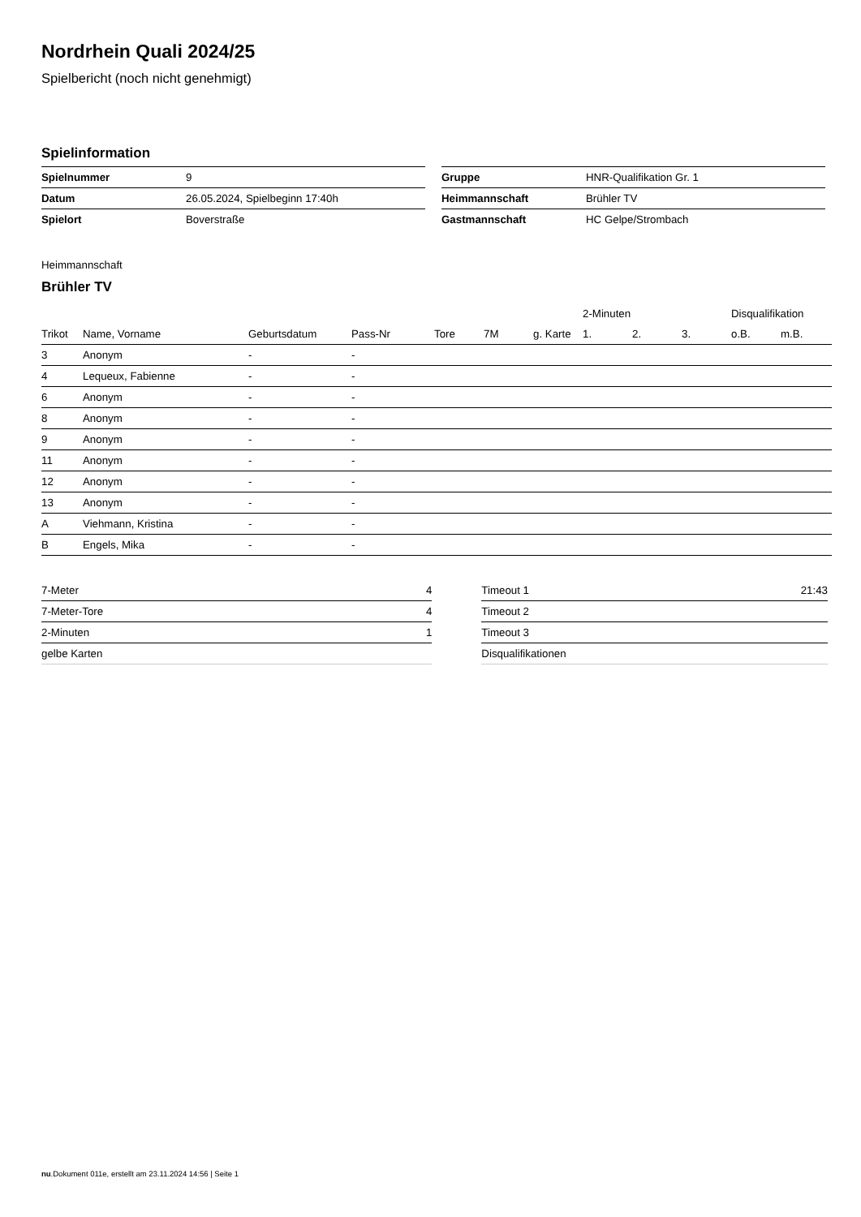Nordrhein Quali 2024/25
Spielbericht (noch nicht genehmigt)
Spielinformation
| Spielnummer | 9 |
| Datum | 26.05.2024, Spielbeginn 17:40h |
| Spielort | Boverstraße |
| Gruppe | HNR-Qualifikation Gr. 1 |
| Heimmannschaft | Brühler TV |
| Gastmannschaft | HC Gelpe/Strombach |
Heimmannschaft
Brühler TV
| | | | | | | | 2-Minuten | | | Disqualifikation | |
| --- | --- | --- | --- | --- | --- | --- | --- | --- | --- | --- | --- |
| Trikot | Name, Vorname | Geburtsdatum | Pass-Nr | Tore | 7M | g. Karte | 1. | 2. | 3. | o.B. | m.B. |
| 3 | Anonym | - | - | | | | | | | | |
| 4 | Lequeux, Fabienne | - | - | | | | | | | | |
| 6 | Anonym | - | - | | | | | | | | |
| 8 | Anonym | - | - | | | | | | | | |
| 9 | Anonym | - | - | | | | | | | | |
| 11 | Anonym | - | - | | | | | | | | |
| 12 | Anonym | - | - | | | | | | | | |
| 13 | Anonym | - | - | | | | | | | | |
| A | Viehmann, Kristina | - | - | | | | | | | | |
| B | Engels, Mika | - | - | | | | | | | | |
| 7-Meter | 4 |
| 7-Meter-Tore | 4 |
| 2-Minuten | 1 |
| gelbe Karten | |
| Timeout 1 | 21:43 |
| Timeout 2 | |
| Timeout 3 | |
| Disqualifikationen | |
nu.Dokument 011e, erstellt am 23.11.2024 14:56 | Seite 1